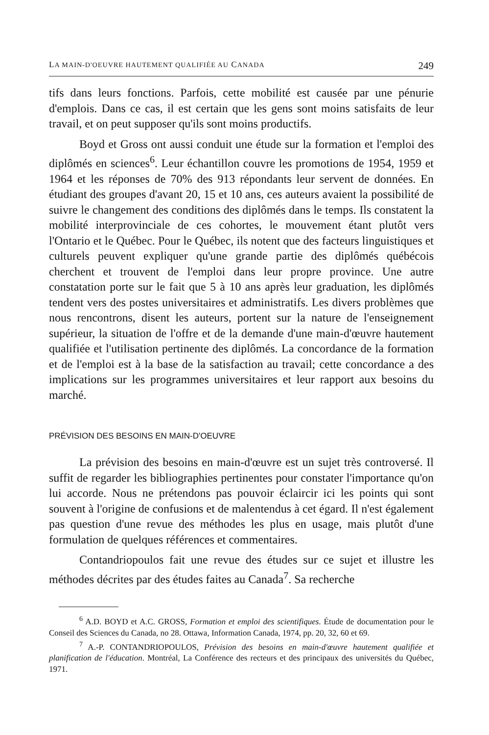LA MAIN-D'OEUVRE HAUTEMENT QUALIFIÉE AU CANADA 249
tifs dans leurs fonctions. Parfois, cette mobilité est causée par une pénurie d'emplois. Dans ce cas, il est certain que les gens sont moins satisfaits de leur travail, et on peut supposer qu'ils sont moins productifs.
Boyd et Gross ont aussi conduit une étude sur la formation et l'emploi des diplômés en sciences<sup>6</sup>. Leur échantillon couvre les promotions de 1954, 1959 et 1964 et les réponses de 70% des 913 répondants leur servent de données. En étudiant des groupes d'avant 20, 15 et 10 ans, ces auteurs avaient la possibilité de suivre le changement des conditions des diplômés dans le temps. Ils constatent la mobilité interprovinciale de ces cohortes, le mouvement étant plutôt vers l'Ontario et le Québec. Pour le Québec, ils notent que des facteurs linguistiques et culturels peuvent expliquer qu'une grande partie des diplômés québécois cherchent et trouvent de l'emploi dans leur propre province. Une autre constatation porte sur le fait que 5 à 10 ans après leur graduation, les diplômés tendent vers des postes universitaires et administratifs. Les divers problèmes que nous rencontrons, disent les auteurs, portent sur la nature de l'enseignement supérieur, la situation de l'offre et de la demande d'une main-d'œuvre hautement qualifiée et l'utilisation pertinente des diplômés. La concordance de la formation et de l'emploi est à la base de la satisfaction au travail; cette concordance a des implications sur les programmes universitaires et leur rapport aux besoins du marché.
PRÉVISION DES BESOINS EN MAIN-D'OEUVRE
La prévision des besoins en main-d'œuvre est un sujet très controversé. Il suffit de regarder les bibliographies pertinentes pour constater l'importance qu'on lui accorde. Nous ne prétendons pas pouvoir éclaircir ici les points qui sont souvent à l'origine de confusions et de malentendus à cet égard. Il n'est également pas question d'une revue des méthodes les plus en usage, mais plutôt d'une formulation de quelques références et commentaires.
Contandriopoulos fait une revue des études sur ce sujet et illustre les méthodes décrites par des études faites au Canada<sup>7</sup>. Sa recherche
<sup>6</sup> A.D. BOYD et A.C. GROSS, Formation et emploi des scientifiques. Étude de documentation pour le Conseil des Sciences du Canada, no 28. Ottawa, Information Canada, 1974, pp. 20, 32, 60 et 69.
<sup>7</sup> A.-P. CONTANDRIOPOULOS, Prévision des besoins en main-d'œuvre hautement qualifiée et planification de l'éducation. Montréal, La Conférence des recteurs et des principaux des universités du Québec, 1971.